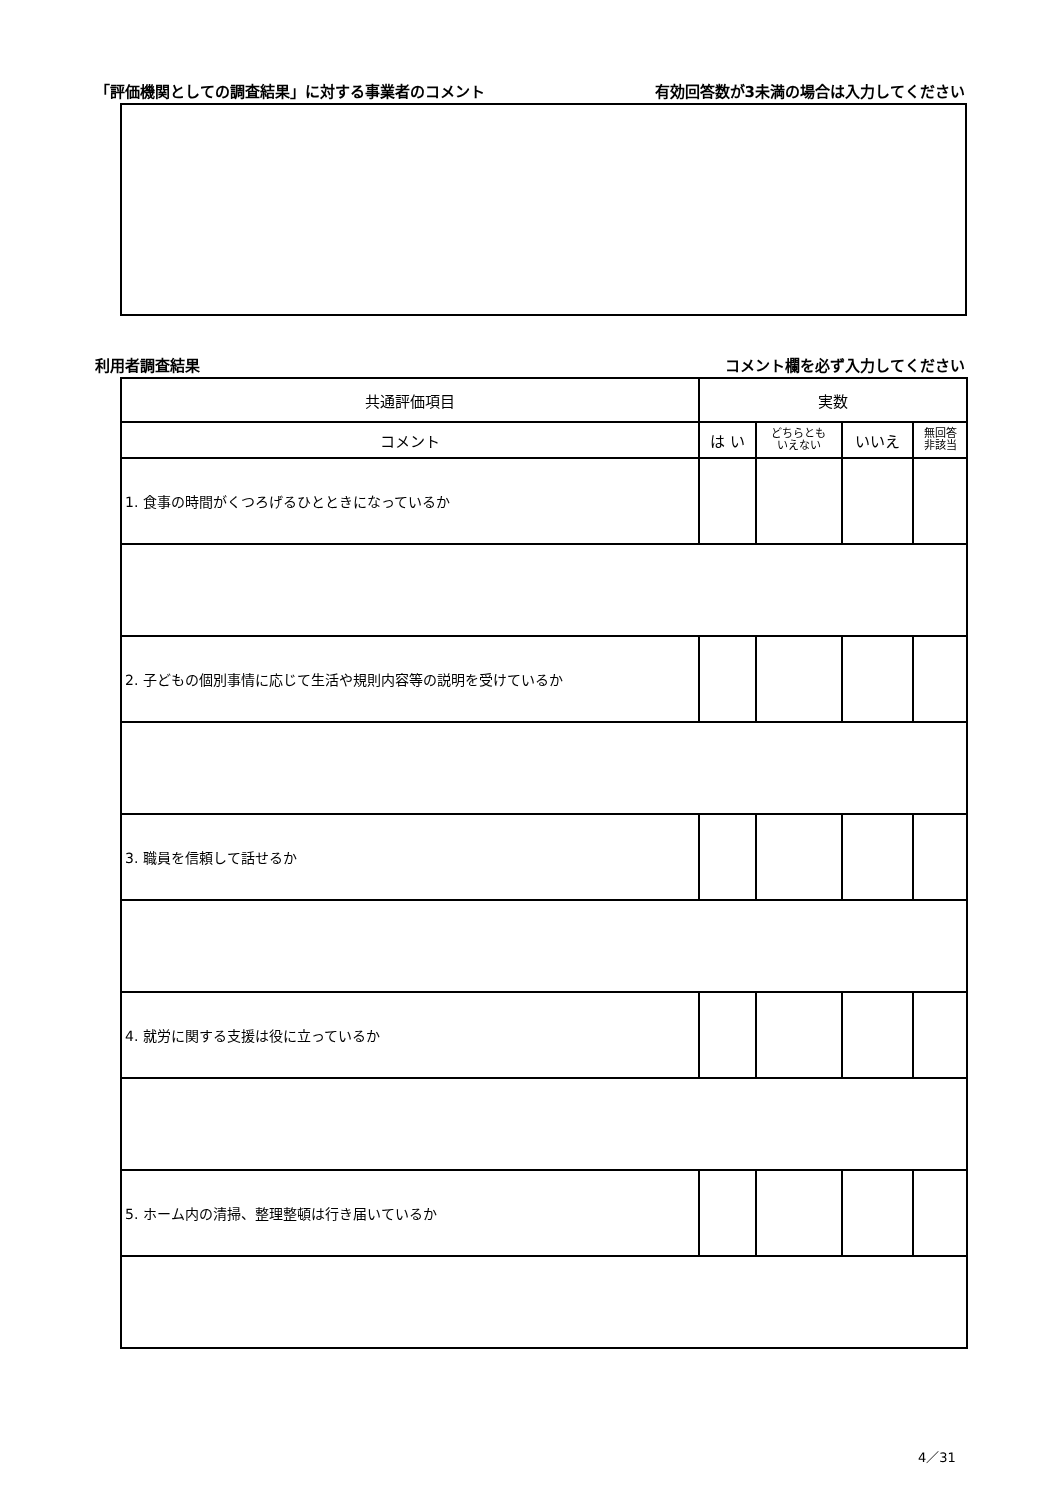「評価機関としての調査結果」に対する事業者のコメント 有効回答数が3未満の場合は入力してください
利用者調査結果 コメント欄を必ず入力してください
| 共通評価項目 | 実数 | | | |
| --- | --- | --- | --- | --- |
| コメント | は い | どちらとも いえない | いいえ | 無回答 非該当 |
| 1. 食事の時間がくつろげるひとときになっているか | | | | |
| 2. 子どもの個別事情に応じて生活や規則内容等の説明を受けているか | | | | |
| 3. 職員を信頼して話せるか | | | | |
| 4. 就労に関する支援は役に立っているか | | | | |
| 5. ホーム内の清掃、整理整頓は行き届いているか | | | | |
4／31